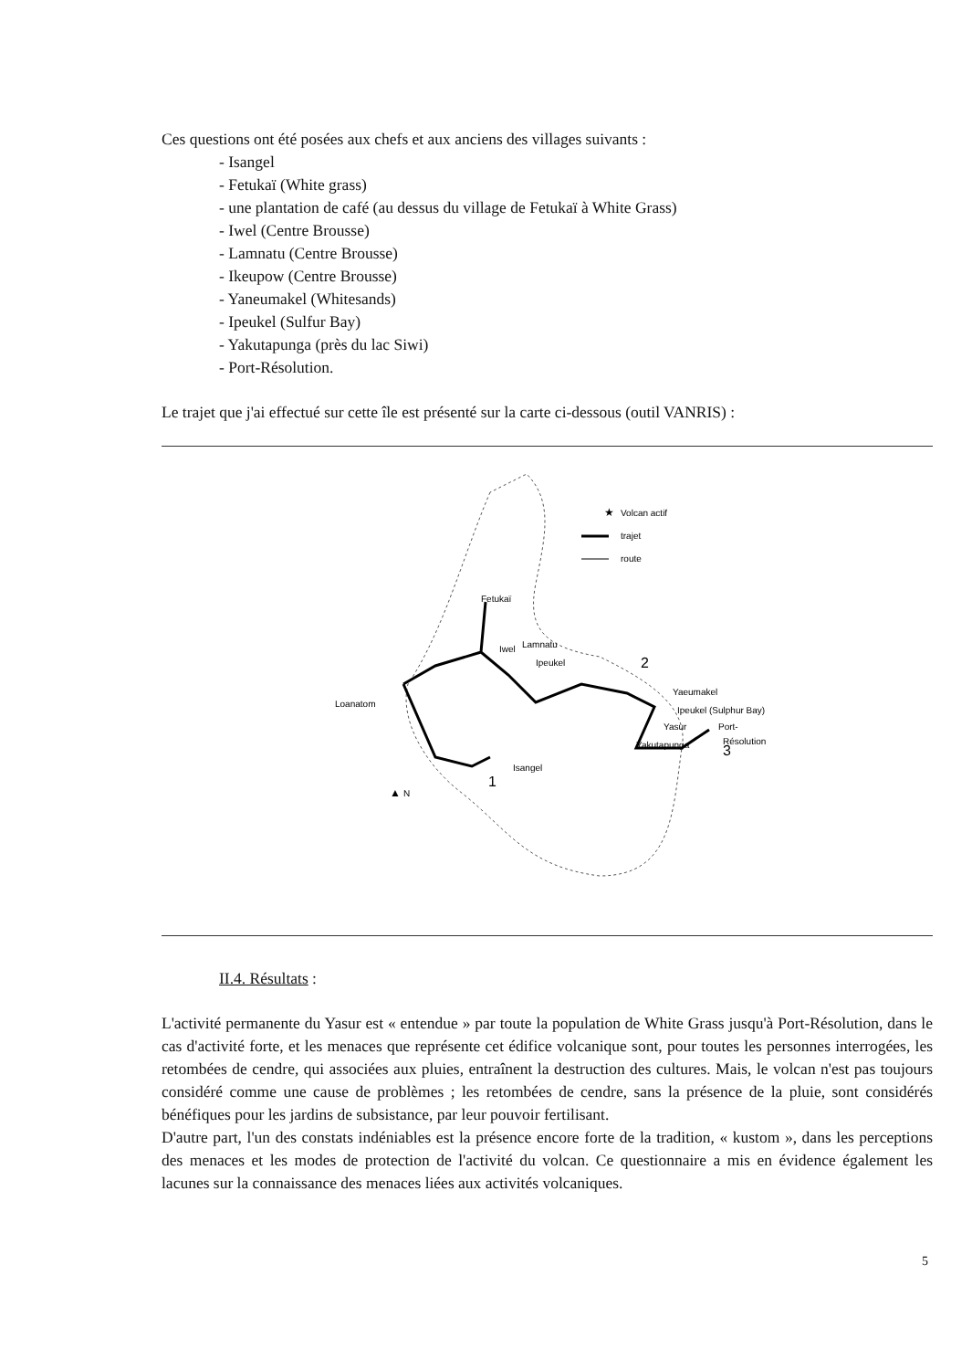Ces questions ont été posées aux chefs et aux anciens des villages suivants :
- Isangel
- Fetukaï (White grass)
- une plantation de café (au dessus du village de Fetukaï à White Grass)
- Iwel (Centre Brousse)
- Lamnatu (Centre Brousse)
- Ikeupow (Centre Brousse)
- Yaneumakel (Whitesands)
- Ipeukel (Sulfur Bay)
- Yakutapunga (près du lac Siwi)
- Port-Résolution.
Le trajet que j'ai effectué sur cette île est présenté sur la carte ci-dessous (outil VANRIS) :
★
Volcan actif
trajet
route
Fetukaï
Iwel
Lamnatu
Ipeukel
2
Yaeumakel
Ipeukel (Sulphur Bay)
Loanatom
Yasur
Port-
Résolution
Yakutapunga
3
Isangel
1
▲
N
II.4. Résultats :
L'activité permanente du Yasur est « entendue » par toute la population de White Grass jusqu'à Port-Résolution, dans le cas d'activité forte, et les menaces que représente cet édifice volcanique sont, pour toutes les personnes interrogées, les retombées de cendre, qui associées aux pluies, entraînent la destruction des cultures. Mais, le volcan n'est pas toujours considéré comme une cause de problèmes ; les retombées de cendre, sans la présence de la pluie, sont considérés bénéfiques pour les jardins de subsistance, par leur pouvoir fertilisant.
D'autre part, l'un des constats indéniables est la présence encore forte de la tradition, « kustom », dans les perceptions des menaces et les modes de protection de l'activité du volcan. Ce questionnaire a mis en évidence également les lacunes sur la connaissance des menaces liées aux activités volcaniques.
5